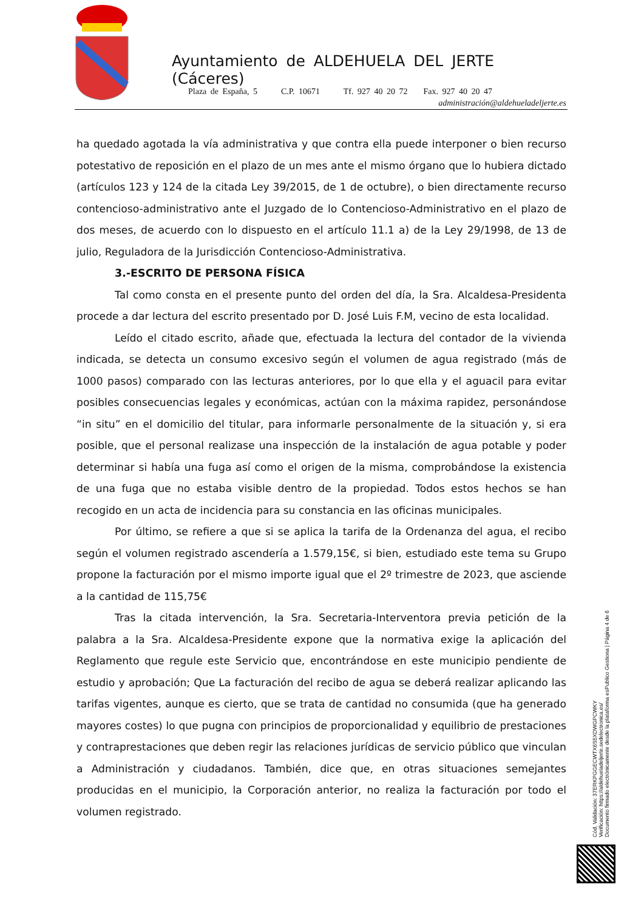Ayuntamiento de ALDEHUELA DEL JERTE (Cáceres)
Plaza de España, 5 C.P. 10671 Tf. 927 40 20 72 Fax. 927 40 20 47
administración@aldehueladeljerte.es
ha quedado agotada la vía administrativa y que contra ella puede interponer o bien recurso potestativo de reposición en el plazo de un mes ante el mismo órgano que lo hubiera dictado (artículos 123 y 124 de la citada Ley 39/2015, de 1 de octubre), o bien directamente recurso contencioso-administrativo ante el Juzgado de lo Contencioso-Administrativo en el plazo de dos meses, de acuerdo con lo dispuesto en el artículo 11.1 a) de la Ley 29/1998, de 13 de julio, Reguladora de la Jurisdicción Contencioso-Administrativa.
3.-ESCRITO DE PERSONA FÍSICA
Tal como consta en el presente punto del orden del día, la Sra. Alcaldesa-Presidenta procede a dar lectura del escrito presentado por D. José Luis F.M, vecino de esta localidad.
Leído el citado escrito, añade que, efectuada la lectura del contador de la vivienda indicada, se detecta un consumo excesivo según el volumen de agua registrado (más de 1000 pasos) comparado con las lecturas anteriores, por lo que ella y el aguacil para evitar posibles consecuencias legales y económicas, actúan con la máxima rapidez, personándose “in situ” en el domicilio del titular, para informarle personalmente de la situación y, si era posible, que el personal realizase una inspección de la instalación de agua potable y poder determinar si había una fuga así como el origen de la misma, comprobándose la existencia de una fuga que no estaba visible dentro de la propiedad. Todos estos hechos se han recogido en un acta de incidencia para su constancia en las oficinas municipales.
Por último, se refiere a que si se aplica la tarifa de la Ordenanza del agua, el recibo según el volumen registrado ascendería a 1.579,15€, si bien, estudiado este tema su Grupo propone la facturación por el mismo importe igual que el 2º trimestre de 2023, que asciende a la cantidad de 115,75€
Tras la citada intervención, la Sra. Secretaria-Interventora previa petición de la palabra a la Sra. Alcaldesa-Presidente expone que la normativa exige la aplicación del Reglamento que regule este Servicio que, encontrándose en este municipio pendiente de estudio y aprobación; Que La facturación del recibo de agua se deberá realizar aplicando las tarifas vigentes, aunque es cierto, que se trata de cantidad no consumida (que ha generado mayores costes) lo que pugna con principios de proporcionalidad y equilibrio de prestaciones y contraprestaciones que deben regir las relaciones jurídicas de servicio público que vinculan a Administración y ciudadanos. También, dice que, en otras situaciones semejantes producidas en el municipio, la Corporación anterior, no realiza la facturación por todo el volumen registrado.
Cód. Validación: 37ERKPGGECWTX6S5XDWGPCWKY
Verificación: https://aldehueladeljerte.sedelectronica.es/
Documento firmado electrónicamente desde la plataforma esPublico Gestiona | Página 4 de 6